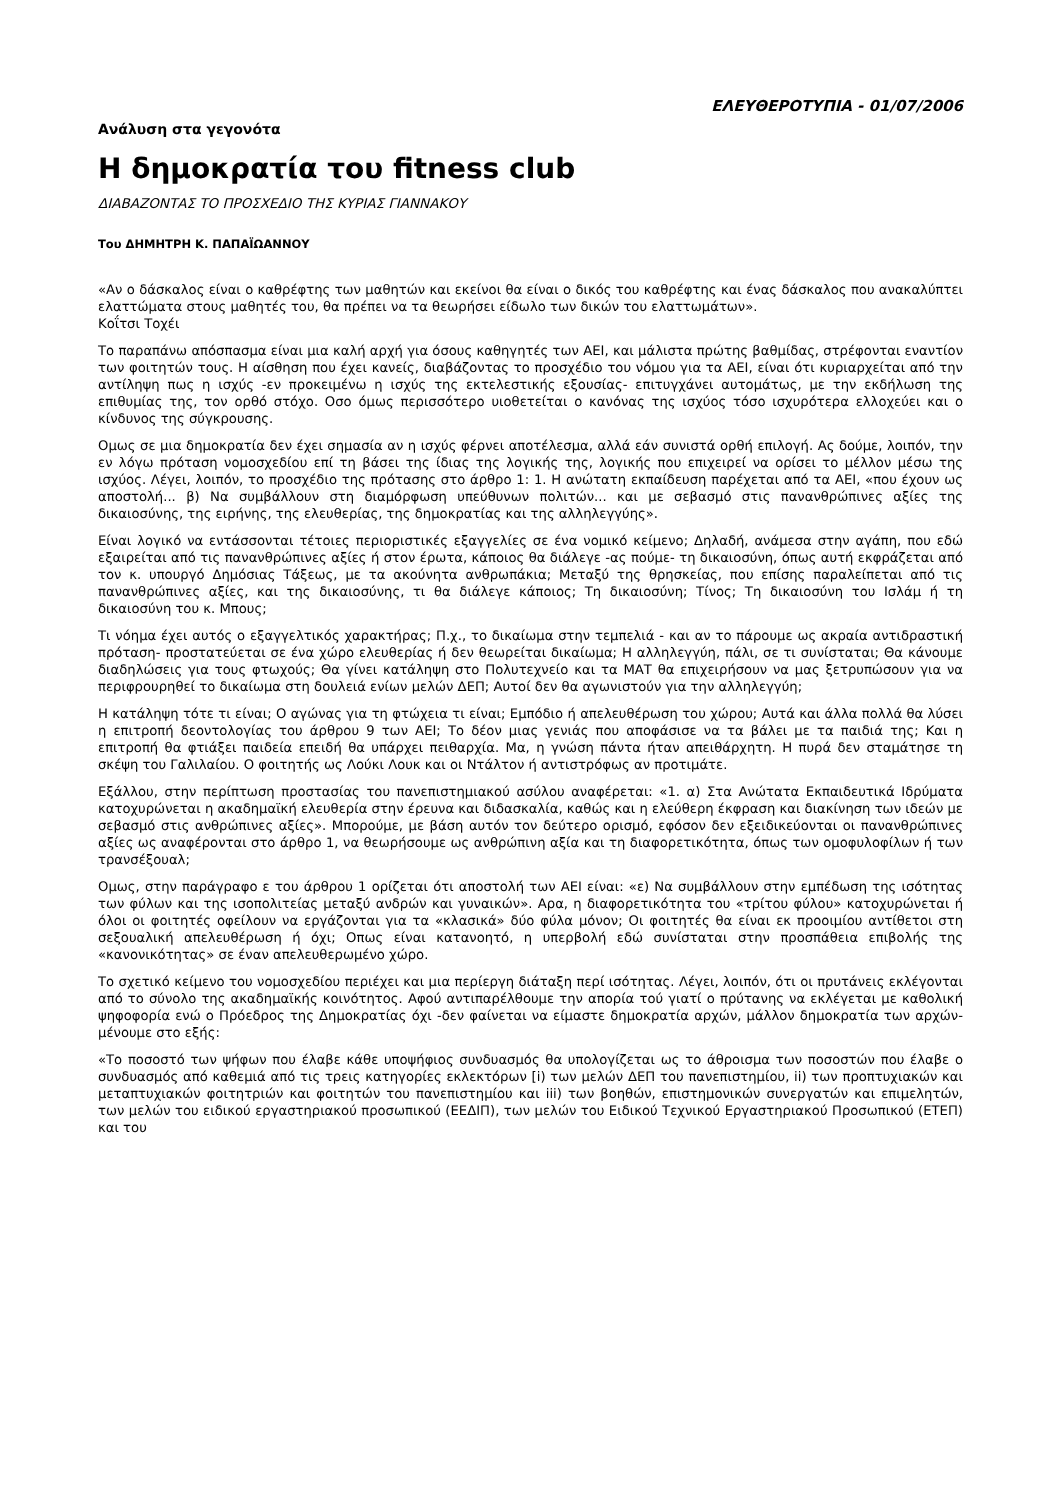ΕΛΕΥΘΕΡΟΤΥΠΙΑ - 01/07/2006
Ανάλυση στα γεγονότα
Η δημοκρατία του fitness club
ΔΙΑΒΑΖΟΝΤΑΣ ΤΟ ΠΡΟΣΧΕΔΙΟ ΤΗΣ ΚΥΡΙΑΣ ΓΙΑΝΝΑΚΟΥ
Του ΔΗΜΗΤΡΗ Κ. ΠΑΠΑΪΩΑΝΝΟΥ
«Αν ο δάσκαλος είναι ο καθρέφτης των μαθητών και εκείνοι θα είναι ο δικός του καθρέφτης και ένας δάσκαλος που ανακαλύπτει ελαττώματα στους μαθητές του, θα πρέπει να τα θεωρήσει είδωλο των δικών του ελαττωμάτων».
Κοΐτσι Τοχέι
Το παραπάνω απόσπασμα είναι μια καλή αρχή για όσους καθηγητές των ΑΕΙ, και μάλιστα πρώτης βαθμίδας, στρέφονται εναντίον των φοιτητών τους. Η αίσθηση που έχει κανείς, διαβάζοντας το προσχέδιο του νόμου για τα ΑΕΙ, είναι ότι κυριαρχείται από την αντίληψη πως η ισχύς -εν προκειμένω η ισχύς της εκτελεστικής εξουσίας- επιτυγχάνει αυτομάτως, με την εκδήλωση της επιθυμίας της, τον ορθό στόχο. Οσο όμως περισσότερο υιοθετείται ο κανόνας της ισχύος τόσο ισχυρότερα ελλοχεύει και ο κίνδυνος της σύγκρουσης.
Ομως σε μια δημοκρατία δεν έχει σημασία αν η ισχύς φέρνει αποτέλεσμα, αλλά εάν συνιστά ορθή επιλογή. Ας δούμε, λοιπόν, την εν λόγω πρόταση νομοσχεδίου επί τη βάσει της ίδιας της λογικής της, λογικής που επιχειρεί να ορίσει το μέλλον μέσω της ισχύος. Λέγει, λοιπόν, το προσχέδιο της πρότασης στο άρθρο 1: 1. Η ανώτατη εκπαίδευση παρέχεται από τα ΑΕΙ, «που έχουν ως αποστολή... β) Να συμβάλλουν στη διαμόρφωση υπεύθυνων πολιτών... και με σεβασμό στις πανανθρώπινες αξίες της δικαιοσύνης, της ειρήνης, της ελευθερίας, της δημοκρατίας και της αλληλεγγύης».
Είναι λογικό να εντάσσονται τέτοιες περιοριστικές εξαγγελίες σε ένα νομικό κείμενο; Δηλαδή, ανάμεσα στην αγάπη, που εδώ εξαιρείται από τις πανανθρώπινες αξίες ή στον έρωτα, κάποιος θα διάλεγε -ας πούμε- τη δικαιοσύνη, όπως αυτή εκφράζεται από τον κ. υπουργό Δημόσιας Τάξεως, με τα ακούνητα ανθρωπάκια; Μεταξύ της θρησκείας, που επίσης παραλείπεται από τις πανανθρώπινες αξίες, και της δικαιοσύνης, τι θα διάλεγε κάποιος; Τη δικαιοσύνη; Τίνος; Τη δικαιοσύνη του Ισλάμ ή τη δικαιοσύνη του κ. Μπους;
Τι νόημα έχει αυτός ο εξαγγελτικός χαρακτήρας; Π.χ., το δικαίωμα στην τεμπελιά - και αν το πάρουμε ως ακραία αντιδραστική πρόταση- προστατεύεται σε ένα χώρο ελευθερίας ή δεν θεωρείται δικαίωμα; Η αλληλεγγύη, πάλι, σε τι συνίσταται; Θα κάνουμε διαδηλώσεις για τους φτωχούς; Θα γίνει κατάληψη στο Πολυτεχνείο και τα ΜΑΤ θα επιχειρήσουν να μας ξετρυπώσουν για να περιφρουρηθεί το δικαίωμα στη δουλειά ενίων μελών ΔΕΠ; Αυτοί δεν θα αγωνιστούν για την αλληλεγγύη;
Η κατάληψη τότε τι είναι; Ο αγώνας για τη φτώχεια τι είναι; Εμπόδιο ή απελευθέρωση του χώρου; Αυτά και άλλα πολλά θα λύσει η επιτροπή δεοντολογίας του άρθρου 9 των ΑΕΙ; Το δέον μιας γενιάς που αποφάσισε να τα βάλει με τα παιδιά της; Και η επιτροπή θα φτιάξει παιδεία επειδή θα υπάρχει πειθαρχία. Μα, η γνώση πάντα ήταν απειθάρχητη. Η πυρά δεν σταμάτησε τη σκέψη του Γαλιλαίου. Ο φοιτητής ως Λούκι Λουκ και οι Ντάλτον ή αντιστρόφως αν προτιμάτε.
Εξάλλου, στην περίπτωση προστασίας του πανεπιστημιακού ασύλου αναφέρεται: «1. α) Στα Ανώτατα Εκπαιδευτικά Ιδρύματα κατοχυρώνεται η ακαδημαϊκή ελευθερία στην έρευνα και διδασκαλία, καθώς και η ελεύθερη έκφραση και διακίνηση των ιδεών με σεβασμό στις ανθρώπινες αξίες». Μπορούμε, με βάση αυτόν τον δεύτερο ορισμό, εφόσον δεν εξειδικεύονται οι πανανθρώπινες αξίες ως αναφέρονται στο άρθρο 1, να θεωρήσουμε ως ανθρώπινη αξία και τη διαφορετικότητα, όπως των ομοφυλοφίλων ή των τρανσέξουαλ;
Ομως, στην παράγραφο ε του άρθρου 1 ορίζεται ότι αποστολή των ΑΕΙ είναι: «ε) Να συμβάλλουν στην εμπέδωση της ισότητας των φύλων και της ισοπολιτείας μεταξύ ανδρών και γυναικών». Αρα, η διαφορετικότητα του «τρίτου φύλου» κατοχυρώνεται ή όλοι οι φοιτητές οφείλουν να εργάζονται για τα «κλασικά» δύο φύλα μόνον; Οι φοιτητές θα είναι εκ προοιμίου αντίθετοι στη σεξουαλική απελευθέρωση ή όχι; Οπως είναι κατανοητό, η υπερβολή εδώ συνίσταται στην προσπάθεια επιβολής της «κανονικότητας» σε έναν απελευθερωμένο χώρο.
Το σχετικό κείμενο του νομοσχεδίου περιέχει και μια περίεργη διάταξη περί ισότητας. Λέγει, λοιπόν, ότι οι πρυτάνεις εκλέγονται από το σύνολο της ακαδημαϊκής κοινότητος. Αφού αντιπαρέλθουμε την απορία τού γιατί ο πρύτανης να εκλέγεται με καθολική ψηφοφορία ενώ ο Πρόεδρος της Δημοκρατίας όχι -δεν φαίνεται να είμαστε δημοκρατία αρχών, μάλλον δημοκρατία των αρχών- μένουμε στο εξής:
«Το ποσοστό των ψήφων που έλαβε κάθε υποψήφιος συνδυασμός θα υπολογίζεται ως το άθροισμα των ποσοστών που έλαβε ο συνδυασμός από καθεμιά από τις τρεις κατηγορίες εκλεκτόρων [i) των μελών ΔΕΠ του πανεπιστημίου, ii) των προπτυχιακών και μεταπτυχιακών φοιτητριών και φοιτητών του πανεπιστημίου και iii) των βοηθών, επιστημονικών συνεργατών και επιμελητών, των μελών του ειδικού εργαστηριακού προσωπικού (ΕΕΔΙΠ), των μελών του Ειδικού Τεχνικού Εργαστηριακού Προσωπικού (ΕΤΕΠ) και του